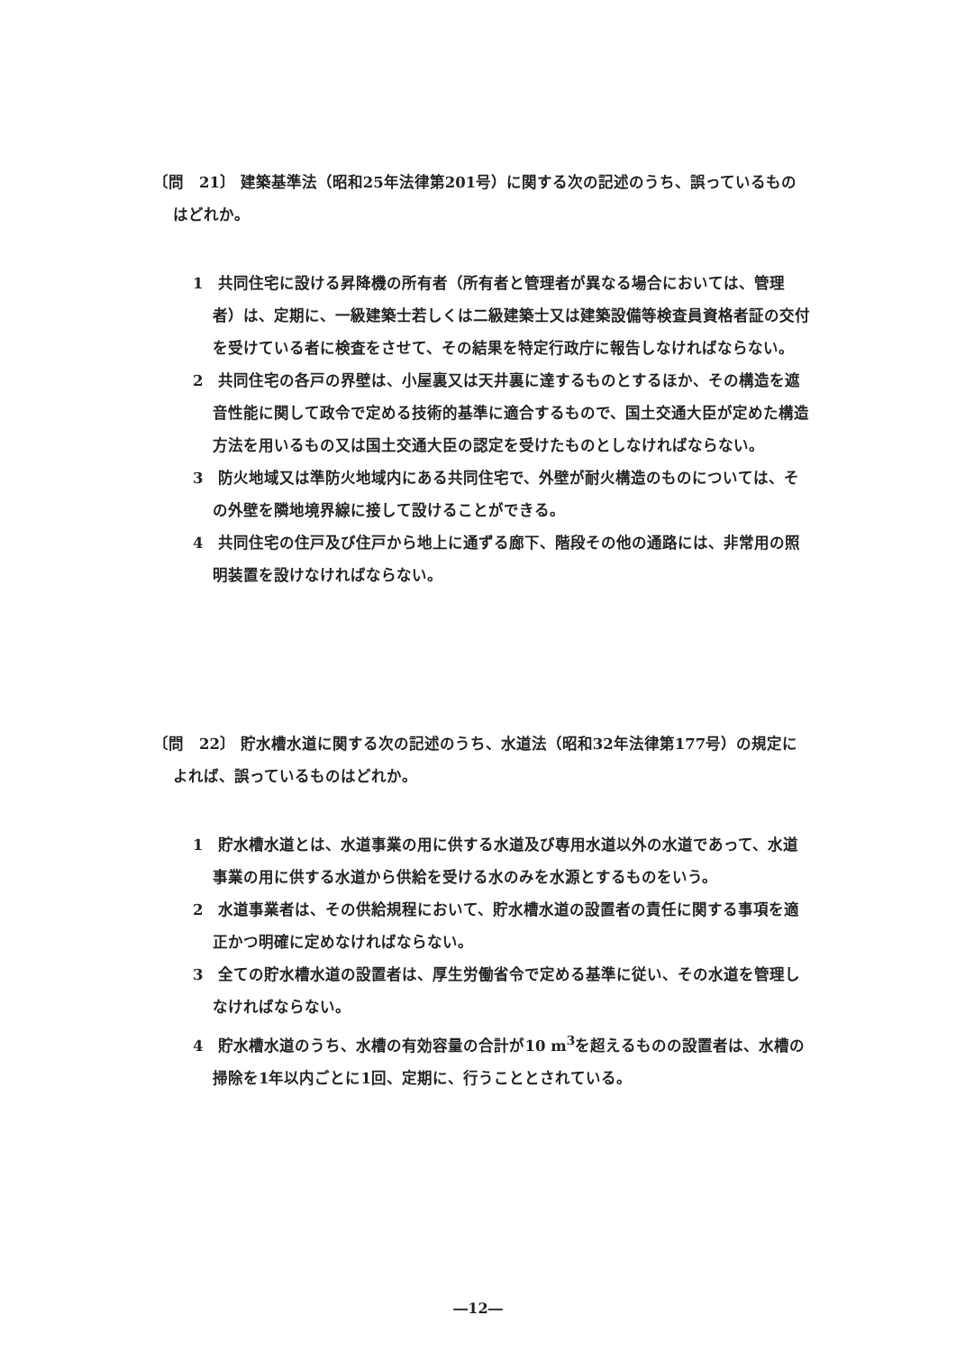〔問　21〕 建築基準法（昭和25年法律第201号）に関する次の記述のうち、誤っているものはどれか。
1　共同住宅に設ける昇降機の所有者（所有者と管理者が異なる場合においては、管理者）は、定期に、一級建築士若しくは二級建築士又は建築設備等検査員資格者証の交付を受けている者に検査をさせて、その結果を特定行政庁に報告しなければならない。
2　共同住宅の各戸の界壁は、小屋裏又は天井裏に達するものとするほか、その構造を遮音性能に関して政令で定める技術的基準に適合するもので、国土交通大臣が定めた構造方法を用いるもの又は国土交通大臣の認定を受けたものとしなければならない。
3　防火地域又は準防火地域内にある共同住宅で、外壁が耐火構造のものについては、その外壁を隣地境界線に接して設けることができる。
4　共同住宅の住戸及び住戸から地上に通ずる廊下、階段その他の通路には、非常用の照明装置を設けなければならない。
〔問　22〕 貯水槽水道に関する次の記述のうち、水道法（昭和32年法律第177号）の規定によれば、誤っているものはどれか。
1　貯水槽水道とは、水道事業の用に供する水道及び専用水道以外の水道であって、水道事業の用に供する水道から供給を受ける水のみを水源とするものをいう。
2　水道事業者は、その供給規程において、貯水槽水道の設置者の責任に関する事項を適正かつ明確に定めなければならない。
3　全ての貯水槽水道の設置者は、厚生労働省令で定める基準に従い、その水道を管理しなければならない。
4　貯水槽水道のうち、水槽の有効容量の合計が10 m<sup>3</sup>を超えるものの設置者は、水槽の掃除を1年以内ごとに1回、定期に、行うこととされている。
―12―